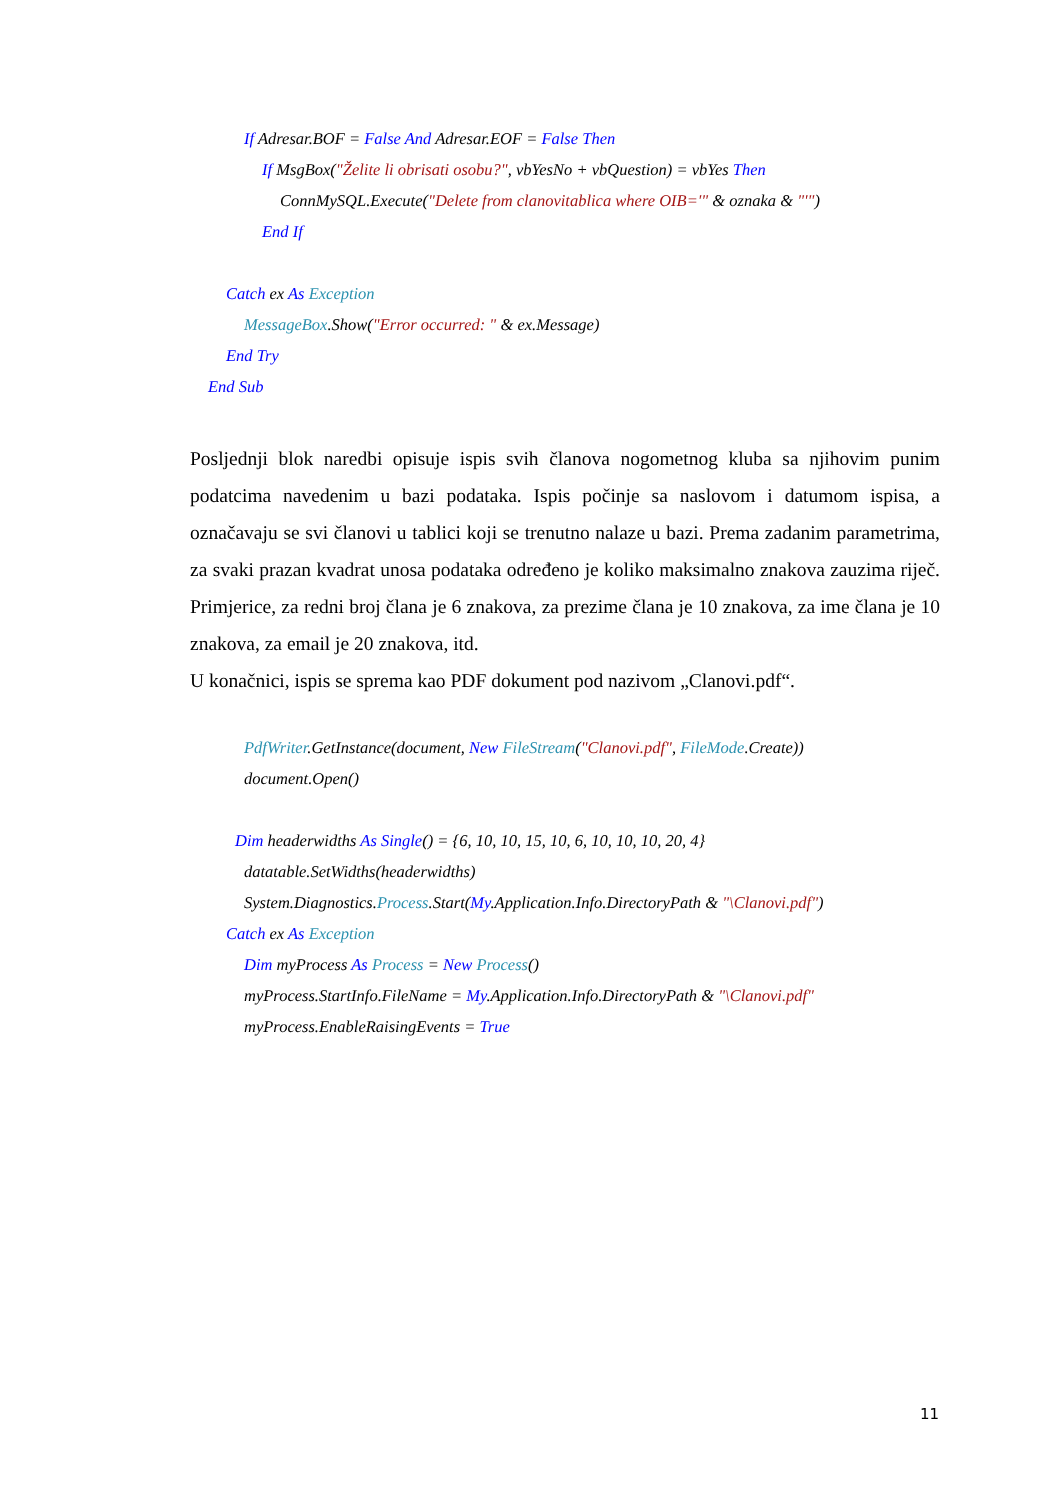If Adresar.BOF = False And Adresar.EOF = False Then
If MsgBox("Želite li obrisati osobu?", vbYesNo + vbQuestion) = vbYes Then
ConnMySQL.Execute("Delete from clanovitablica where OIB='" & oznaka & "'")
End If
Catch ex As Exception
MessageBox.Show("Error occurred: " & ex.Message)
End Try
End Sub
Posljednji blok naredbi opisuje ispis svih članova nogometnog kluba sa njihovim punim podatcima navedenim u bazi podataka. Ispis počinje sa naslovom i datumom ispisa, a označavaju se svi članovi u tablici koji se trenutno nalaze u bazi. Prema zadanim parametrima, za svaki prazan kvadrat unosa podataka određeno je koliko maksimalno znakova zauzima riječ. Primjerice, za redni broj člana je 6 znakova, za prezime člana je 10 znakova, za ime člana je 10 znakova, za email je 20 znakova, itd.
U konačnici, ispis se sprema kao PDF dokument pod nazivom „Clanovi.pdf“.
PdfWriter.GetInstance(document, New FileStream("Clanovi.pdf", FileMode.Create))
document.Open()
Dim headerwidths As Single() = {6, 10, 10, 15, 10, 6, 10, 10, 10, 20, 4}
datatable.SetWidths(headerwidths)
System.Diagnostics.Process.Start(My.Application.Info.DirectoryPath & "\Clanovi.pdf")
Catch ex As Exception
Dim myProcess As Process = New Process()
myProcess.StartInfo.FileName = My.Application.Info.DirectoryPath & "\Clanovi.pdf"
myProcess.EnableRaisingEvents = True
11